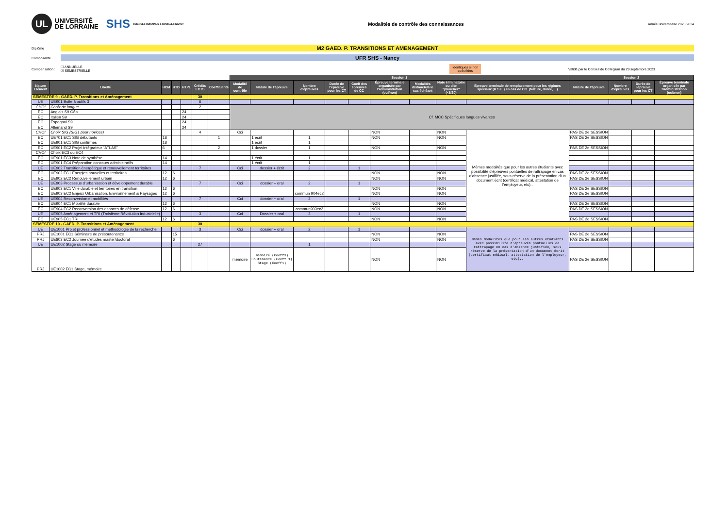UL
UNIVERSITÉ
DE LORRAINE
SHS SCIENCES HUMAINES & SOCIALES NANCY
Modalités de contrôle des connaissances
Année universitaire 2023/2024
Diplôme
M2 GAED. P. TRANSITIONS ET AMENAGEMENT
Composante
UFR SHS - Nancy
Compensation :
☐ ANNUELLE
☑ SEMESTRIELLE
Identiques si non
spécifiées
Validé par le Conseil de Collegium du 29 septembre 2023
| | | | | | | | Session 1 | | | | | | | | | Session 2 | | | |
| --- | --- | --- | --- | --- | --- | --- | --- | --- | --- | --- | --- | --- | --- | --- | --- | --- | --- | --- | --- |
| Nature Elément | Libellé | HCM | HTD | HTPL | Crédits ECTS | Coefficients | Modalité de contrôle | Nature de l'épreuve | Nombre d'épreuves | Durée de l'épreuve pour les CT | Coeff des épreuves de CC | Épreuve terminale organisée par l'administration (oui/non) | Modalités distanciels le cas échéant | Note éliminatoire ou dite "plancher" (<6/20) | Epreuve terminale de remplacement pour les régimes spéciaux (R.S.E.) en cas de CC. (Nature, durée, ...) | Nature de l'épreuve | Nombre d'épreuves | Durée de l'épreuve pour les CT | Épreuve terminale organisée par l'administration (oui/non) |
| SEMESTRE 9 - GAED. P. Transitions et Aménagement | | | | | 30 | | | | | | | | | | | | | | |
| UE | UE901 Boite à outils 3 | | | | 6 | | | | | | | | | | | | | | |
| CHOI | Choix de langue | | | | 2 | | Cf. MCC Spécifiques langues vivantes | | | | | | | | | | | | |
| EC | Anglais S9 Géo | | | 24 | | | | | | | | | | | | | | | |
| EC | Italien S9 | | | 24 | | | | | | | | | | | | | | | |
| EC | Espagnol S9 | | | 24 | | | | | | | | | | | | | | | |
| EC | Allemand S9 | | | 24 | | | | | | | | | | | | | | | |
| CHOI | Choix SIG (SIG1 pour novices) | | | | 4 | | Cci | | | | | NON | | NON | Mêmes modalités que pour les autres étudiants avec possibilité d'épreuves pontuelles de rattrapage en cas d'absence justifiée, sous réserve de la présentation d'un document écrit (certificat médical, attestation de l'employeur, etc).. | PAS DE 2e SESSION | | | |
| EC | UE701 EC1 SIG débutants | 18 | | | | 1 | | 1 écrit | 1 | | | NON | | NON | | PAS DE 2e SESSION | | | |
| EC | UE901 EC1 SIG confirmés | 18 | | | | | | 1 écrit | 1 | | | | | | | | | | |
| EC | UE901 EC2 Projet intégrateur "ATLAS" | 6 | | | | 2 | | 1 dossier | 1 | | | NON | | NON | | PAS DE 2e SESSION | | | |
| CHOI | Choix EC3 ou EC4 | | | | | | | | | | | | | | | | | | |
| EC | UE901 EC3 Note de synthèse | 14 | | | | | | 1 écrit | 1 | | | | | | | | | | |
| EC | UE901 EC4 Préparation concours administratifs | 14 | | | | | | 1 écrit | 1 | | | | | | | | | | |
| UE | UE902 Transition énergétique et renouvellement territoires | | | | 7 | | Cci | dossier + écrit | 2 | | 1 | | | | | | | | |
| EC | UE902 EC1 Energies nouvelles et territoires | 12 | 6 | | | | | | | | | NON | | NON | | PAS DE 2e SESSION | | | |
| EC | UE902 EC2 Renouvellement urbain | 12 | 6 | | | | | | | | | NON | | NON | | PAS DE 2e SESSION | | | |
| UE | UE903 Processus d'urbanisation et développement durable | | | | 7 | | Cci | dossier + oral | 2 | | 1 | | | | | | | | |
| EC | UE903 EC1 Ville durable et territoires en transition | 12 | 6 | | | | | | | | | NON | | NON | | PAS DE 2e SESSION | | | |
| EC | UE903 EC2 Enjeux Urbanisation, Environnement & Paysages | 12 | 6 | | | | | | commun 904ec2 | | | NON | | NON | | PAS DE 2e SESSION | | | |
| UE | UE904 Reconversion et mobilités | | | | 7 | | Cci | dossier + oral | 2 | | 1 | | | | | | | | |
| EC | UE904 EC1 Mobilité durable | 12 | 6 | | | | | | | | | NON | | NON | | PAS DE 2e SESSION | | | |
| EC | UE904 EC2 Reconversion des espaces de défense | 12 | 6 | | | | | | commun903ec2 | | | NON | | NON | | PAS DE 2e SESSION | | | |
| UE | UE905 Aménagement et TRI (Troisième Révolution Industrielle) | | | | 3 | | Cci | Dossier + oral | 2 | | 1 | | | | | | | | |
| EC | UE905 EC1 TRI | 12 | 6 | | | | | | | | | NON | | NON | | PAS DE 2e SESSION | | | |
| SEMESTRE 10 - GAED. P. Transitions et Aménagement | | | | | 30 | | | | | | | | | | | | | | |
| UE | UE1001 Projet professionnel et méthodologie de la recherche | | | | 3 | | Cci | dossier + oral | 2 | | 1 | | | | Mêmes modalités que pour les autres étudiants avec possibilité d'épreuves pontuelles de rattrapage en cas d'absence justifiée, sous réserve de la présentation d'un document écrit (certificat médical, attestation de l'employeur, etc).. | | | | |
| PRJ | UE1001 EC1 Séminaire de présoutenance | | 15 | | | | | | | | | NON | | NON | | PAS DE 2e SESSION | | | |
| PRJ | UE803 EC2 Journée d'études master/doctorat | | 6 | | | | | | | | | NON | | NON | | PAS DE 2e SESSION | | | |
| UE | UE1002 Stage ou mémoire | | | | 27 | | | | 1 | | | | | | | | | | |
| PRJ | UE1002 EC1 Stage, mémoire | | | | | | mémoire | mémoire (Coeff3) Soutenance (Coeff 1) Stage (Coeff1) | | | | NON | | NON | | PAS DE 2e SESSION | | | |